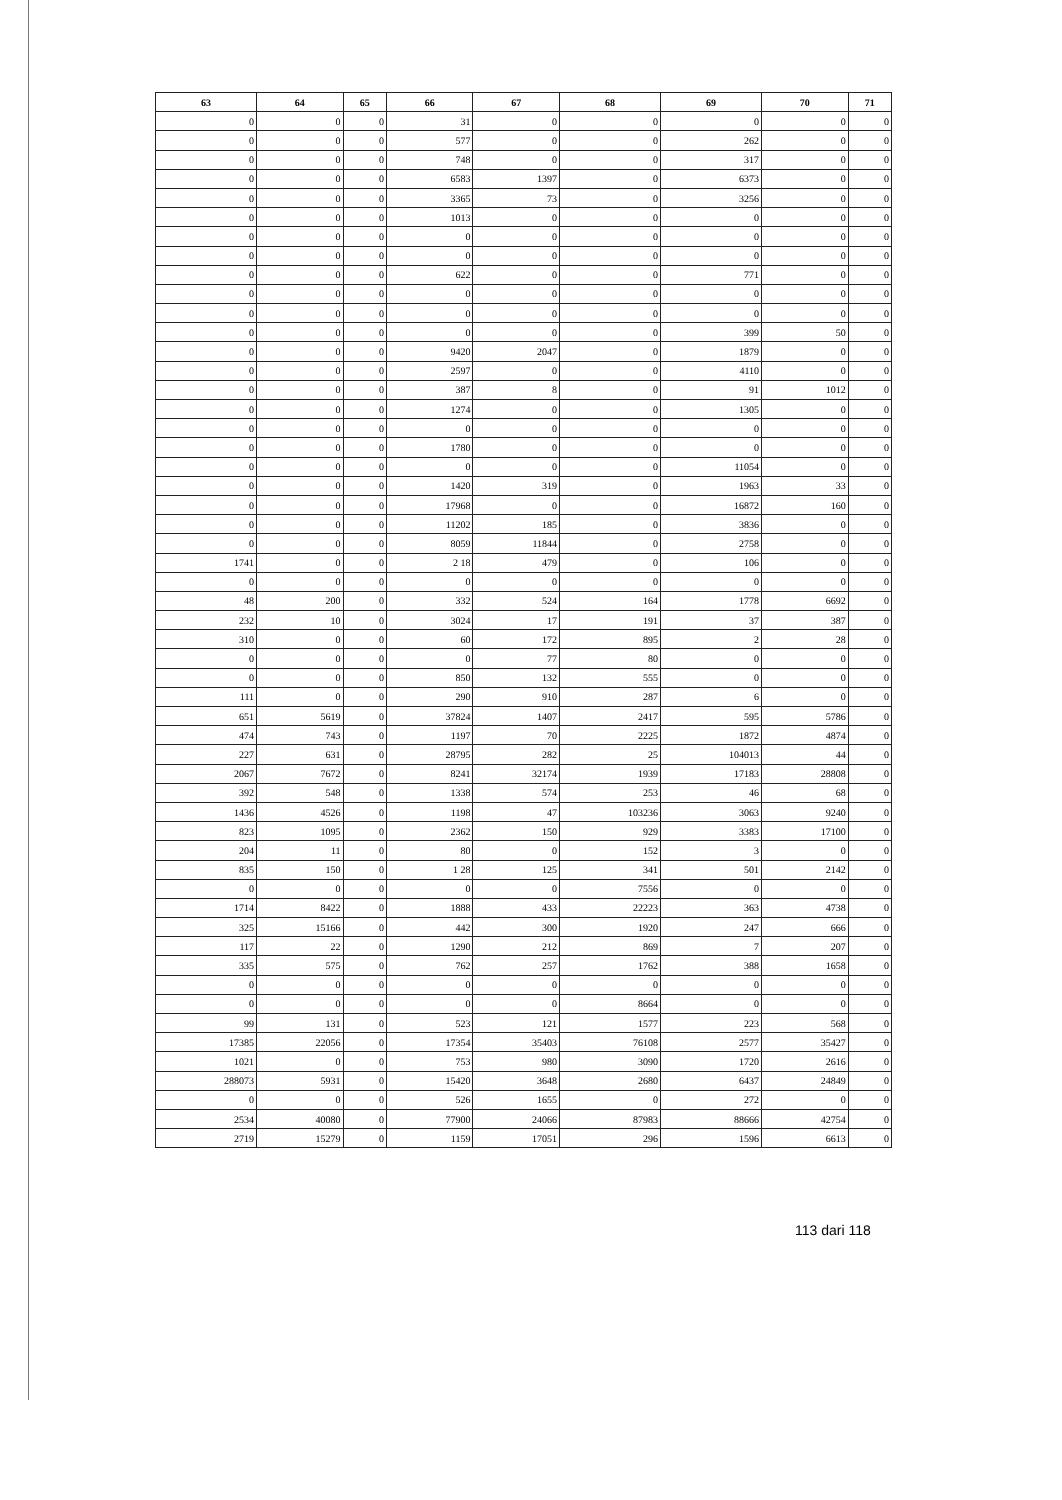| 63 | 64 | 65 | 66 | 67 | 68 | 69 | 70 | 71 |
| --- | --- | --- | --- | --- | --- | --- | --- | --- |
| 0 | 0 | 0 | 31 | 0 | 0 | 0 | 0 | 0 |
| 0 | 0 | 0 | 577 | 0 | 0 | 262 | 0 | 0 |
| 0 | 0 | 0 | 748 | 0 | 0 | 317 | 0 | 0 |
| 0 | 0 | 0 | 6583 | 1397 | 0 | 6373 | 0 | 0 |
| 0 | 0 | 0 | 3365 | 73 | 0 | 3256 | 0 | 0 |
| 0 | 0 | 0 | 1013 | 0 | 0 | 0 | 0 | 0 |
| 0 | 0 | 0 | 0 | 0 | 0 | 0 | 0 | 0 |
| 0 | 0 | 0 | 0 | 0 | 0 | 0 | 0 | 0 |
| 0 | 0 | 0 | 622 | 0 | 0 | 771 | 0 | 0 |
| 0 | 0 | 0 | 0 | 0 | 0 | 0 | 0 | 0 |
| 0 | 0 | 0 | 0 | 0 | 0 | 0 | 0 | 0 |
| 0 | 0 | 0 | 0 | 0 | 0 | 399 | 50 | 0 |
| 0 | 0 | 0 | 9420 | 2047 | 0 | 1879 | 0 | 0 |
| 0 | 0 | 0 | 2597 | 0 | 0 | 4110 | 0 | 0 |
| 0 | 0 | 0 | 387 | 8 | 0 | 91 | 1012 | 0 |
| 0 | 0 | 0 | 1274 | 0 | 0 | 1305 | 0 | 0 |
| 0 | 0 | 0 | 0 | 0 | 0 | 0 | 0 | 0 |
| 0 | 0 | 0 | 1780 | 0 | 0 | 0 | 0 | 0 |
| 0 | 0 | 0 | 0 | 0 | 0 | 11054 | 0 | 0 |
| 0 | 0 | 0 | 1420 | 319 | 0 | 1963 | 33 | 0 |
| 0 | 0 | 0 | 17968 | 0 | 0 | 16872 | 160 | 0 |
| 0 | 0 | 0 | 11202 | 185 | 0 | 3836 | 0 | 0 |
| 0 | 0 | 0 | 8059 | 11844 | 0 | 2758 | 0 | 0 |
| 1741 | 0 | 0 | 2 18 | 479 | 0 | 106 | 0 | 0 |
| 0 | 0 | 0 | 0 | 0 | 0 | 0 | 0 | 0 |
| 48 | 200 | 0 | 332 | 524 | 164 | 1778 | 6692 | 0 |
| 232 | 10 | 0 | 3024 | 17 | 191 | 37 | 387 | 0 |
| 310 | 0 | 0 | 60 | 172 | 895 | 2 | 28 | 0 |
| 0 | 0 | 0 | 0 | 77 | 80 | 0 | 0 | 0 |
| 0 | 0 | 0 | 850 | 132 | 555 | 0 | 0 | 0 |
| 111 | 0 | 0 | 290 | 910 | 287 | 6 | 0 | 0 |
| 651 | 5619 | 0 | 37824 | 1407 | 2417 | 595 | 5786 | 0 |
| 474 | 743 | 0 | 1197 | 70 | 2225 | 1872 | 4874 | 0 |
| 227 | 631 | 0 | 28795 | 282 | 25 | 104013 | 44 | 0 |
| 2067 | 7672 | 0 | 8241 | 32174 | 1939 | 17183 | 28808 | 0 |
| 392 | 548 | 0 | 1338 | 574 | 253 | 46 | 68 | 0 |
| 1436 | 4526 | 0 | 1198 | 47 | 103236 | 3063 | 9240 | 0 |
| 823 | 1095 | 0 | 2362 | 150 | 929 | 3383 | 17100 | 0 |
| 204 | 11 | 0 | 80 | 0 | 152 | 3 | 0 | 0 |
| 835 | 150 | 0 | 1 28 | 125 | 341 | 501 | 2142 | 0 |
| 0 | 0 | 0 | 0 | 0 | 7556 | 0 | 0 | 0 |
| 1714 | 8422 | 0 | 1888 | 433 | 22223 | 363 | 4738 | 0 |
| 325 | 15166 | 0 | 442 | 300 | 1920 | 247 | 666 | 0 |
| 117 | 22 | 0 | 1290 | 212 | 869 | 7 | 207 | 0 |
| 335 | 575 | 0 | 762 | 257 | 1762 | 388 | 1658 | 0 |
| 0 | 0 | 0 | 0 | 0 | 0 | 0 | 0 | 0 |
| 0 | 0 | 0 | 0 | 0 | 8664 | 0 | 0 | 0 |
| 99 | 131 | 0 | 523 | 121 | 1577 | 223 | 568 | 0 |
| 17385 | 22056 | 0 | 17354 | 35403 | 76108 | 2577 | 35427 | 0 |
| 1021 | 0 | 0 | 753 | 980 | 3090 | 1720 | 2616 | 0 |
| 288073 | 5931 | 0 | 15420 | 3648 | 2680 | 6437 | 24849 | 0 |
| 0 | 0 | 0 | 526 | 1655 | 0 | 272 | 0 | 0 |
| 2534 | 40080 | 0 | 77900 | 24066 | 87983 | 88666 | 42754 | 0 |
| 2719 | 15279 | 0 | 1159 | 17051 | 296 | 1596 | 6613 | 0 |
113 dari 118